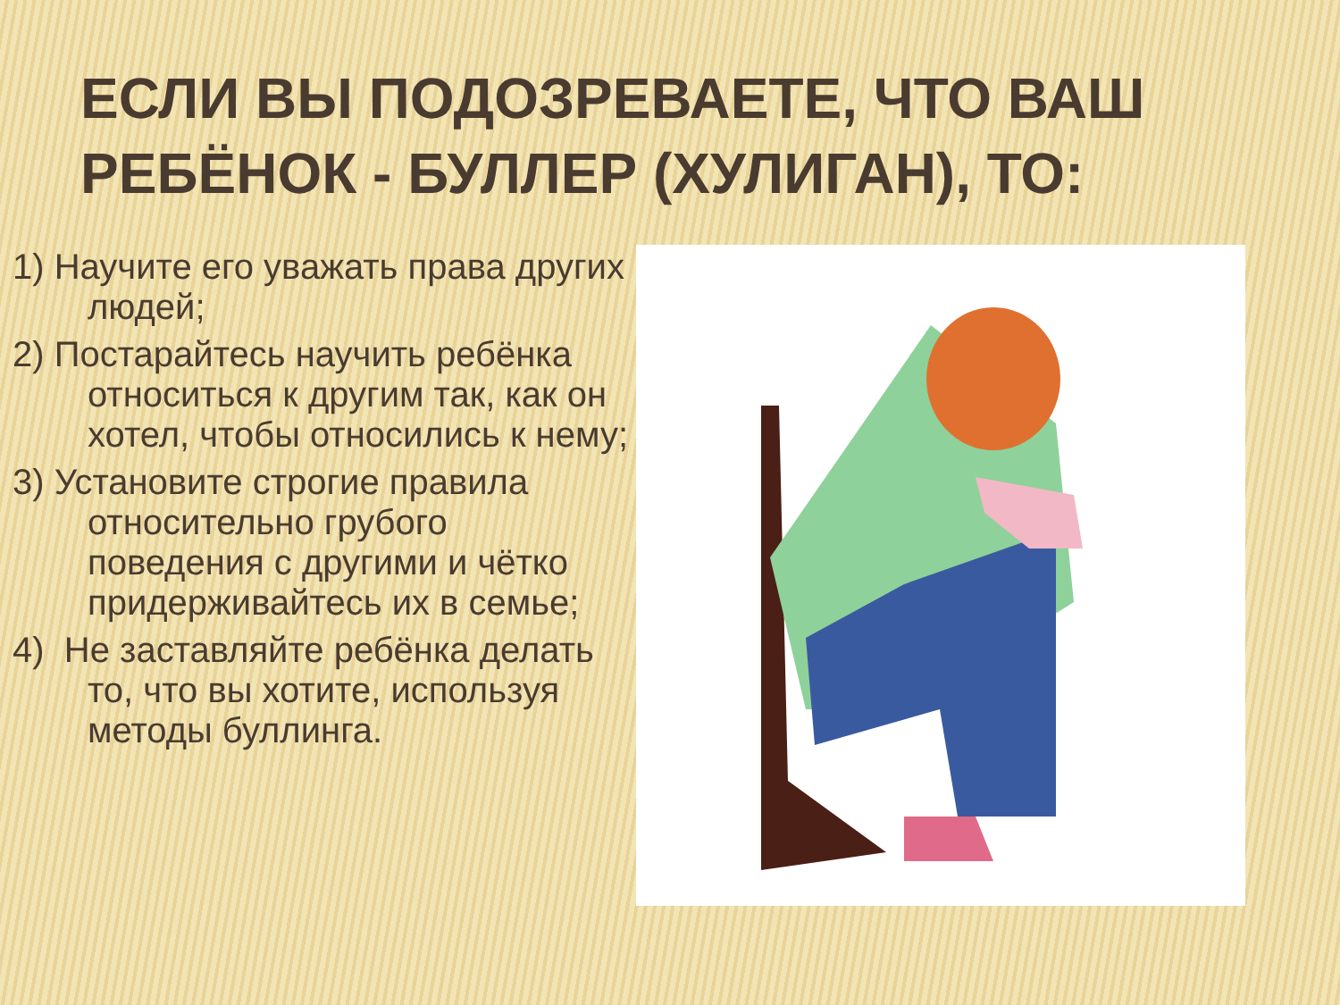ЕСЛИ ВЫ ПОДОЗРЕВАЕТЕ, ЧТО ВАШ РЕБЁНОК - БУЛЛЕР (ХУЛИГАН), ТО:
1) Научите его уважать права других людей;
2) Постарайтесь научить ребёнка относиться к другим так, как он хотел, чтобы относились к нему;
3) Установите строгие правила относительно грубого поведения с другими и чётко придерживайтесь их в семье;
4) Не заставляйте ребёнка делать то, что вы хотите, используя методы буллинга.